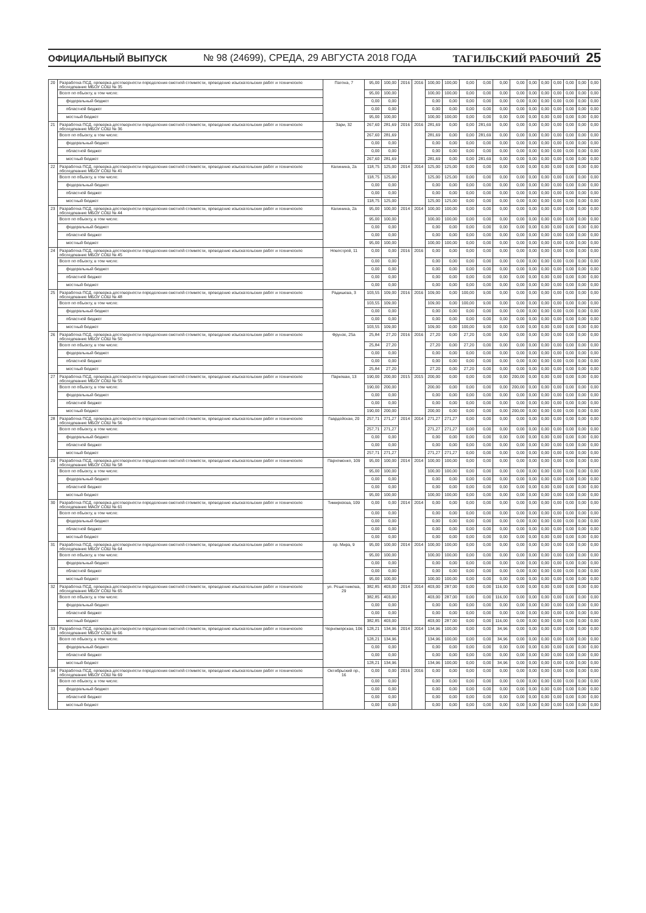ОФИЦИАЛЬНЫЙ ВЫПУСК № 98 (24699), СРЕДА, 29 АВГУСТА 2018 ГОДА ТАГИЛЬСКИЙ РАБОЧИЙ 25
| 20 | Разработка ПСД, проверка достоверности определения сметной стоимости, проведение изыскательских работ и техническое обследование МБОУ СОШ № 35 | Патона, 7 | 95,00 | 100,00 | 2016 | 2016 | 100,00 | 100,00 | 0,00 | 0,00 | 0,00 | 0,00 | 0,00 | 0,00 | 0,00 | 0,00 | 0,00 | 0,00 |
| | Всего по объекту, в том числе: | | 95,00 | 100,00 | | | 100,00 | 100,00 | 0,00 | 0,00 | 0,00 | 0,00 | 0,00 | 0,00 | 0,00 | 0,00 | 0,00 | 0,00 |
| | федеральный бюджет | | 0,00 | 0,00 | | | 0,00 | 0,00 | 0,00 | 0,00 | 0,00 | 0,00 | 0,00 | 0,00 | 0,00 | 0,00 | 0,00 | 0,00 |
| | областной бюджет | | 0,00 | 0,00 | | | 0,00 | 0,00 | 0,00 | 0,00 | 0,00 | 0,00 | 0,00 | 0,00 | 0,00 | 0,00 | 0,00 | 0,00 |
| | местный бюджет | | 95,00 | 100,00 | | | 100,00 | 100,00 | 0,00 | 0,00 | 0,00 | 0,00 | 0,00 | 0,00 | 0,00 | 0,00 | 0,00 | 0,00 |
| 21 | Разработка ПСД, проверка достоверности определения сметной стоимости, проведение изыскательских работ и техническое обследование МБОУ СОШ № 36 | Зари, 32 | 267,60 | 281,69 | 2016 | 2016 | 281,69 | 0,00 | 0,00 | 281,69 | 0,00 | 0,00 | 0,00 | 0,00 | 0,00 | 0,00 | 0,00 | 0,00 |
| | Всего по объекту, в том числе: | | 267,60 | 281,69 | | | 281,69 | 0,00 | 0,00 | 281,69 | 0,00 | 0,00 | 0,00 | 0,00 | 0,00 | 0,00 | 0,00 | 0,00 |
| | федеральный бюджет | | 0,00 | 0,00 | | | 0,00 | 0,00 | 0,00 | 0,00 | 0,00 | 0,00 | 0,00 | 0,00 | 0,00 | 0,00 | 0,00 | 0,00 |
| | областной бюджет | | 0,00 | 0,00 | | | 0,00 | 0,00 | 0,00 | 0,00 | 0,00 | 0,00 | 0,00 | 0,00 | 0,00 | 0,00 | 0,00 | 0,00 |
| | местный бюджет | | 267,60 | 281,69 | | | 281,69 | 0,00 | 0,00 | 281,69 | 0,00 | 0,00 | 0,00 | 0,00 | 0,00 | 0,00 | 0,00 | 0,00 |
| 22 | Разработка ПСД, проверка достоверности определения сметной стоимости, проведение изыскательских работ и техническое обследование МБОУ СОШ № 41 | Калинина, 2а | 118,75 | 125,00 | 2014 | 2014 | 125,00 | 125,00 | 0,00 | 0,00 | 0,00 | 0,00 | 0,00 | 0,00 | 0,00 | 0,00 | 0,00 | 0,00 |
| | Всего по объекту, в том числе: | | 118,75 | 125,00 | | | 125,00 | 125,00 | 0,00 | 0,00 | 0,00 | 0,00 | 0,00 | 0,00 | 0,00 | 0,00 | 0,00 | 0,00 |
| | федеральный бюджет | | 0,00 | 0,00 | | | 0,00 | 0,00 | 0,00 | 0,00 | 0,00 | 0,00 | 0,00 | 0,00 | 0,00 | 0,00 | 0,00 | 0,00 |
| | областной бюджет | | 0,00 | 0,00 | | | 0,00 | 0,00 | 0,00 | 0,00 | 0,00 | 0,00 | 0,00 | 0,00 | 0,00 | 0,00 | 0,00 | 0,00 |
| | местный бюджет | | 118,75 | 125,00 | | | 125,00 | 125,00 | 0,00 | 0,00 | 0,00 | 0,00 | 0,00 | 0,00 | 0,00 | 0,00 | 0,00 | 0,00 |
| 23 | Разработка ПСД, проверка достоверности определения сметной стоимости, проведение изыскательских работ и техническое обследование МБОУ СОШ № 44 | Калинина, 2а | 95,00 | 100,00 | 2014 | 2014 | 100,00 | 100,00 | 0,00 | 0,00 | 0,00 | 0,00 | 0,00 | 0,00 | 0,00 | 0,00 | 0,00 | 0,00 |
| | Всего по объекту, в том числе: | | 95,00 | 100,00 | | | 100,00 | 100,00 | 0,00 | 0,00 | 0,00 | 0,00 | 0,00 | 0,00 | 0,00 | 0,00 | 0,00 | 0,00 |
| | федеральный бюджет | | 0,00 | 0,00 | | | 0,00 | 0,00 | 0,00 | 0,00 | 0,00 | 0,00 | 0,00 | 0,00 | 0,00 | 0,00 | 0,00 | 0,00 |
| | областной бюджет | | 0,00 | 0,00 | | | 0,00 | 0,00 | 0,00 | 0,00 | 0,00 | 0,00 | 0,00 | 0,00 | 0,00 | 0,00 | 0,00 | 0,00 |
| | местный бюджет | | 95,00 | 100,00 | | | 100,00 | 100,00 | 0,00 | 0,00 | 0,00 | 0,00 | 0,00 | 0,00 | 0,00 | 0,00 | 0,00 | 0,00 |
| 24 | Разработка ПСД, проверка достоверности определения сметной стоимости, проведение изыскательских работ и техническое обследование МБОУ СОШ № 45 | Новострой, 11 | 0,00 | 0,00 | 2016 | 2016 | 0,00 | 0,00 | 0,00 | 0,00 | 0,00 | 0,00 | 0,00 | 0,00 | 0,00 | 0,00 | 0,00 | 0,00 |
| | Всего по объекту, в том числе: | | 0,00 | 0,00 | | | 0,00 | 0,00 | 0,00 | 0,00 | 0,00 | 0,00 | 0,00 | 0,00 | 0,00 | 0,00 | 0,00 | 0,00 |
| | федеральный бюджет | | 0,00 | 0,00 | | | 0,00 | 0,00 | 0,00 | 0,00 | 0,00 | 0,00 | 0,00 | 0,00 | 0,00 | 0,00 | 0,00 | 0,00 |
| | областной бюджет | | 0,00 | 0,00 | | | 0,00 | 0,00 | 0,00 | 0,00 | 0,00 | 0,00 | 0,00 | 0,00 | 0,00 | 0,00 | 0,00 | 0,00 |
| | местный бюджет | | 0,00 | 0,00 | | | 0,00 | 0,00 | 0,00 | 0,00 | 0,00 | 0,00 | 0,00 | 0,00 | 0,00 | 0,00 | 0,00 | 0,00 |
| 25 | Разработка ПСД, проверка достоверности определения сметной стоимости, проведение изыскательских работ и техническое обследование МБОУ СОШ № 48 | Радишева, 3 | 103,55 | 109,00 | 2016 | 2016 | 109,00 | 0,00 | 100,00 | 9,00 | 0,00 | 0,00 | 0,00 | 0,00 | 0,00 | 0,00 | 0,00 | 0,00 |
| | Всего по объекту, в том числе: | | 103,55 | 109,00 | | | 109,00 | 0,00 | 100,00 | 9,00 | 0,00 | 0,00 | 0,00 | 0,00 | 0,00 | 0,00 | 0,00 | 0,00 |
| | федеральный бюджет | | 0,00 | 0,00 | | | 0,00 | 0,00 | 0,00 | 0,00 | 0,00 | 0,00 | 0,00 | 0,00 | 0,00 | 0,00 | 0,00 | 0,00 |
| | областной бюджет | | 0,00 | 0,00 | | | 0,00 | 0,00 | 0,00 | 0,00 | 0,00 | 0,00 | 0,00 | 0,00 | 0,00 | 0,00 | 0,00 | 0,00 |
| | местный бюджет | | 103,55 | 109,00 | | | 109,00 | 0,00 | 100,00 | 9,00 | 0,00 | 0,00 | 0,00 | 0,00 | 0,00 | 0,00 | 0,00 | 0,00 |
| 26 | Разработка ПСД, проверка достоверности определения сметной стоимости, проведение изыскательских работ и техническое обследование МБОУ СОШ № 50 | Фрунзе, 25а | 25,84 | 27,20 | 2016 | 2016 | 27,20 | 0,00 | 27,20 | 0,00 | 0,00 | 0,00 | 0,00 | 0,00 | 0,00 | 0,00 | 0,00 | 0,00 |
| | Всего по объекту, в том числе: | | 25,84 | 27,20 | | | 27,20 | 0,00 | 27,20 | 0,00 | 0,00 | 0,00 | 0,00 | 0,00 | 0,00 | 0,00 | 0,00 | 0,00 |
| | федеральный бюджет | | 0,00 | 0,00 | | | 0,00 | 0,00 | 0,00 | 0,00 | 0,00 | 0,00 | 0,00 | 0,00 | 0,00 | 0,00 | 0,00 | 0,00 |
| | областной бюджет | | 0,00 | 0,00 | | | 0,00 | 0,00 | 0,00 | 0,00 | 0,00 | 0,00 | 0,00 | 0,00 | 0,00 | 0,00 | 0,00 | 0,00 |
| | местный бюджет | | 25,84 | 27,20 | | | 27,20 | 0,00 | 27,20 | 0,00 | 0,00 | 0,00 | 0,00 | 0,00 | 0,00 | 0,00 | 0,00 | 0,00 |
| 27 | Разработка ПСД, проверка достоверности определения сметной стоимости, проведение изыскательских работ и техническое обследование МБОУ СОШ № 55 | Парковая, 13 | 190,00 | 200,00 | 2015 | 2015 | 200,00 | 0,00 | 0,00 | 0,00 | 0,00 | 200,00 | 0,00 | 0,00 | 0,00 | 0,00 | 0,00 | 0,00 |
| | Всего по объекту, в том числе: | | 190,00 | 200,00 | | | 200,00 | 0,00 | 0,00 | 0,00 | 0,00 | 200,00 | 0,00 | 0,00 | 0,00 | 0,00 | 0,00 | 0,00 |
| | федеральный бюджет | | 0,00 | 0,00 | | | 0,00 | 0,00 | 0,00 | 0,00 | 0,00 | 0,00 | 0,00 | 0,00 | 0,00 | 0,00 | 0,00 | 0,00 |
| | областной бюджет | | 0,00 | 0,00 | | | 0,00 | 0,00 | 0,00 | 0,00 | 0,00 | 0,00 | 0,00 | 0,00 | 0,00 | 0,00 | 0,00 | 0,00 |
| | местный бюджет | | 190,00 | 200,00 | | | 200,00 | 0,00 | 0,00 | 0,00 | 0,00 | 200,00 | 0,00 | 0,00 | 0,00 | 0,00 | 0,00 | 0,00 |
| 28 | Разработка ПСД, проверка достоверности определения сметной стоимости, проведение изыскательских работ и техническое обследование МБОУ СОШ № 56 | Гвардейская, 20 | 257,71 | 271,27 | 2014 | 2014 | 271,27 | 271,27 | 0,00 | 0,00 | 0,00 | 0,00 | 0,00 | 0,00 | 0,00 | 0,00 | 0,00 | 0,00 |
| | Всего по объекту, в том числе: | | 257,71 | 271,27 | | | 271,27 | 271,27 | 0,00 | 0,00 | 0,00 | 0,00 | 0,00 | 0,00 | 0,00 | 0,00 | 0,00 | 0,00 |
| | федеральный бюджет | | 0,00 | 0,00 | | | 0,00 | 0,00 | 0,00 | 0,00 | 0,00 | 0,00 | 0,00 | 0,00 | 0,00 | 0,00 | 0,00 | 0,00 |
| | областной бюджет | | 0,00 | 0,00 | | | 0,00 | 0,00 | 0,00 | 0,00 | 0,00 | 0,00 | 0,00 | 0,00 | 0,00 | 0,00 | 0,00 | 0,00 |
| | местный бюджет | | 257,71 | 271,27 | | | 271,27 | 271,27 | 0,00 | 0,00 | 0,00 | 0,00 | 0,00 | 0,00 | 0,00 | 0,00 | 0,00 | 0,00 |
| 29 | Разработка ПСД, проверка достоверности определения сметной стоимости, проведение изыскательских работ и техническое обследование МБОУ СОШ № 58 | Пархоменко, 109 | 95,00 | 100,00 | 2014 | 2014 | 100,00 | 100,00 | 0,00 | 0,00 | 0,00 | 0,00 | 0,00 | 0,00 | 0,00 | 0,00 | 0,00 | 0,00 |
| | Всего по объекту, в том числе: | | 95,00 | 100,00 | | | 100,00 | 100,00 | 0,00 | 0,00 | 0,00 | 0,00 | 0,00 | 0,00 | 0,00 | 0,00 | 0,00 | 0,00 |
| | федеральный бюджет | | 0,00 | 0,00 | | | 0,00 | 0,00 | 0,00 | 0,00 | 0,00 | 0,00 | 0,00 | 0,00 | 0,00 | 0,00 | 0,00 | 0,00 |
| | областной бюджет | | 0,00 | 0,00 | | | 0,00 | 0,00 | 0,00 | 0,00 | 0,00 | 0,00 | 0,00 | 0,00 | 0,00 | 0,00 | 0,00 | 0,00 |
| | местный бюджет | | 95,00 | 100,00 | | | 100,00 | 100,00 | 0,00 | 0,00 | 0,00 | 0,00 | 0,00 | 0,00 | 0,00 | 0,00 | 0,00 | 0,00 |
| 30 | Разработка ПСД, проверка достоверности определения сметной стоимости, проведение изыскательских работ и техническое обследование МАОУ СОШ № 61 | Тимирязева, 109 | 0,00 | 0,00 | 2014 | 2014 | 0,00 | 0,00 | 0,00 | 0,00 | 0,00 | 0,00 | 0,00 | 0,00 | 0,00 | 0,00 | 0,00 | 0,00 |
| | Всего по объекту, в том числе: | | 0,00 | 0,00 | | | 0,00 | 0,00 | 0,00 | 0,00 | 0,00 | 0,00 | 0,00 | 0,00 | 0,00 | 0,00 | 0,00 | 0,00 |
| | федеральный бюджет | | 0,00 | 0,00 | | | 0,00 | 0,00 | 0,00 | 0,00 | 0,00 | 0,00 | 0,00 | 0,00 | 0,00 | 0,00 | 0,00 | 0,00 |
| | областной бюджет | | 0,00 | 0,00 | | | 0,00 | 0,00 | 0,00 | 0,00 | 0,00 | 0,00 | 0,00 | 0,00 | 0,00 | 0,00 | 0,00 | 0,00 |
| | местный бюджет | | 0,00 | 0,00 | | | 0,00 | 0,00 | 0,00 | 0,00 | 0,00 | 0,00 | 0,00 | 0,00 | 0,00 | 0,00 | 0,00 | 0,00 |
| 31 | Разработка ПСД, проверка достоверности определения сметной стоимости, проведение изыскательских работ и техническое обследование МБОУ СОШ № 64 | пр. Мира, 9 | 95,00 | 100,00 | 2014 | 2014 | 100,00 | 100,00 | 0,00 | 0,00 | 0,00 | 0,00 | 0,00 | 0,00 | 0,00 | 0,00 | 0,00 | 0,00 |
| | Всего по объекту, в том числе: | | 95,00 | 100,00 | | | 100,00 | 100,00 | 0,00 | 0,00 | 0,00 | 0,00 | 0,00 | 0,00 | 0,00 | 0,00 | 0,00 | 0,00 |
| | федеральный бюджет | | 0,00 | 0,00 | | | 0,00 | 0,00 | 0,00 | 0,00 | 0,00 | 0,00 | 0,00 | 0,00 | 0,00 | 0,00 | 0,00 | 0,00 |
| | областной бюджет | | 0,00 | 0,00 | | | 0,00 | 0,00 | 0,00 | 0,00 | 0,00 | 0,00 | 0,00 | 0,00 | 0,00 | 0,00 | 0,00 | 0,00 |
| | местный бюджет | | 95,00 | 100,00 | | | 100,00 | 100,00 | 0,00 | 0,00 | 0,00 | 0,00 | 0,00 | 0,00 | 0,00 | 0,00 | 0,00 | 0,00 |
| 32 | Разработка ПСД, проверка достоверности определения сметной стоимости, проведение изыскательских работ и техническое обследование МБОУ СОШ № 65 | ул. Решетникова, 29 | 382,85 | 403,00 | 2014 | 2014 | 403,00 | 287,00 | 0,00 | 0,00 | 116,00 | 0,00 | 0,00 | 0,00 | 0,00 | 0,00 | 0,00 | 0,00 |
| | Всего по объекту, в том числе: | | 382,85 | 403,00 | | | 403,00 | 287,00 | 0,00 | 0,00 | 116,00 | 0,00 | 0,00 | 0,00 | 0,00 | 0,00 | 0,00 | 0,00 |
| | федеральный бюджет | | 0,00 | 0,00 | | | 0,00 | 0,00 | 0,00 | 0,00 | 0,00 | 0,00 | 0,00 | 0,00 | 0,00 | 0,00 | 0,00 | 0,00 |
| | областной бюджет | | 0,00 | 0,00 | | | 0,00 | 0,00 | 0,00 | 0,00 | 0,00 | 0,00 | 0,00 | 0,00 | 0,00 | 0,00 | 0,00 | 0,00 |
| | местный бюджет | | 382,85 | 403,00 | | | 403,00 | 287,00 | 0,00 | 0,00 | 116,00 | 0,00 | 0,00 | 0,00 | 0,00 | 0,00 | 0,00 | 0,00 |
| 33 | Разработка ПСД, проверка достоверности определения сметной стоимости, проведение изыскательских работ и техническое обследование МБОУ СОШ № 66 | Черноморская, 106 | 128,21 | 134,96 | 2014 | 2014 | 134,96 | 100,00 | 0,00 | 0,00 | 34,96 | 0,00 | 0,00 | 0,00 | 0,00 | 0,00 | 0,00 | 0,00 |
| | Всего по объекту, в том числе: | | 128,21 | 134,96 | | | 134,96 | 100,00 | 0,00 | 0,00 | 34,96 | 0,00 | 0,00 | 0,00 | 0,00 | 0,00 | 0,00 | 0,00 |
| | федеральный бюджет | | 0,00 | 0,00 | | | 0,00 | 0,00 | 0,00 | 0,00 | 0,00 | 0,00 | 0,00 | 0,00 | 0,00 | 0,00 | 0,00 | 0,00 |
| | областной бюджет | | 0,00 | 0,00 | | | 0,00 | 0,00 | 0,00 | 0,00 | 0,00 | 0,00 | 0,00 | 0,00 | 0,00 | 0,00 | 0,00 | 0,00 |
| | местный бюджет | | 128,21 | 134,96 | | | 134,96 | 100,00 | 0,00 | 0,00 | 34,96 | 0,00 | 0,00 | 0,00 | 0,00 | 0,00 | 0,00 | 0,00 |
| 34 | Разработка ПСД, проверка достоверности определения сметной стоимости, проведение изыскательских работ и техническое обследование МБОУ СОШ № 69 | Октябрьский пр., 16 | 0,00 | 0,00 | 2016 | 2016 | 0,00 | 0,00 | 0,00 | 0,00 | 0,00 | 0,00 | 0,00 | 0,00 | 0,00 | 0,00 | 0,00 | 0,00 |
| | Всего по объекту, в том числе: | | 0,00 | 0,00 | | | 0,00 | 0,00 | 0,00 | 0,00 | 0,00 | 0,00 | 0,00 | 0,00 | 0,00 | 0,00 | 0,00 | 0,00 |
| | федеральный бюджет | | 0,00 | 0,00 | | | 0,00 | 0,00 | 0,00 | 0,00 | 0,00 | 0,00 | 0,00 | 0,00 | 0,00 | 0,00 | 0,00 | 0,00 |
| | областной бюджет | | 0,00 | 0,00 | | | 0,00 | 0,00 | 0,00 | 0,00 | 0,00 | 0,00 | 0,00 | 0,00 | 0,00 | 0,00 | 0,00 | 0,00 |
| | местный бюджет | | 0,00 | 0,00 | | | 0,00 | 0,00 | 0,00 | 0,00 | 0,00 | 0,00 | 0,00 | 0,00 | 0,00 | 0,00 | 0,00 | 0,00 |